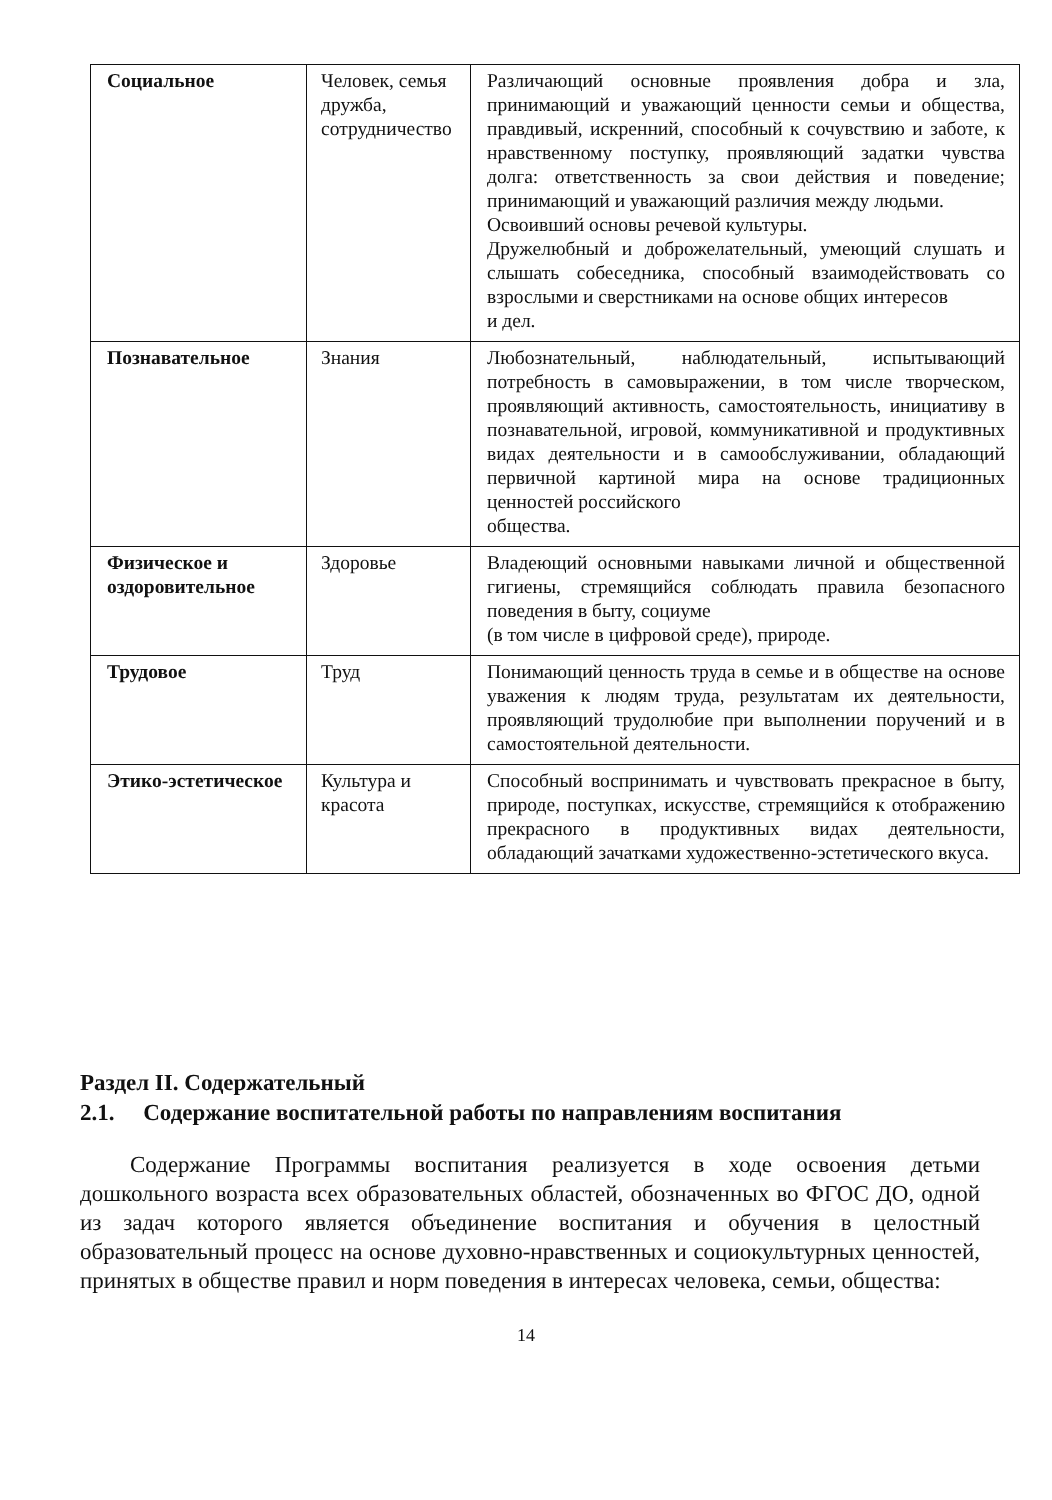| Социальное | Человек, семья дружба, сотрудничество | Различающий основные проявления добра и зла, принимающий и уважающий ценности семьи и общества, правдивый, искренний, способный к сочувствию и заботе, к нравственному поступку, проявляющий задатки чувства долга: ответственность за свои действия и поведение; принимающий и уважающий различия между людьми. Освоивший основы речевой культуры. Дружелюбный и доброжелательный, умеющий слушать и слышать собеседника, способный взаимодействовать со взрослыми и сверстниками на основе общих интересов и дел. |
| Познавательное | Знания | Любознательный, наблюдательный, испытывающий потребность в самовыражении, в том числе творческом, проявляющий активность, самостоятельность, инициативу в познавательной, игровой, коммуникативной и продуктивных видах деятельности и в самообслуживании, обладающий первичной картиной мира на основе традиционных ценностей российского общества. |
| Физическое и оздоровительное | Здоровье | Владеющий основными навыками личной и общественной гигиены, стремящийся соблюдать правила безопасного поведения в быту, социуме (в том числе в цифровой среде), природе. |
| Трудовое | Труд | Понимающий ценность труда в семье и в обществе на основе уважения к людям труда, результатам их деятельности, проявляющий трудолюбие при выполнении поручений и в самостоятельной деятельности. |
| Этико-эстетическое | Культура и красота | Способный воспринимать и чувствовать прекрасное в быту, природе, поступках, искусстве, стремящийся к отображению прекрасного в продуктивных видах деятельности, обладающий зачатками художественно-эстетического вкуса. |
Раздел II. Содержательный
2.1. Содержание воспитательной работы по направлениям воспитания
Содержание Программы воспитания реализуется в ходе освоения детьми дошкольного возраста всех образовательных областей, обозначенных во ФГОС ДО, одной из задач которого является объединение воспитания и обучения в целостный образовательный процесс на основе духовно-нравственных и социокультурных ценностей, принятых в обществе правил и норм поведения в интересах человека, семьи, общества:
14